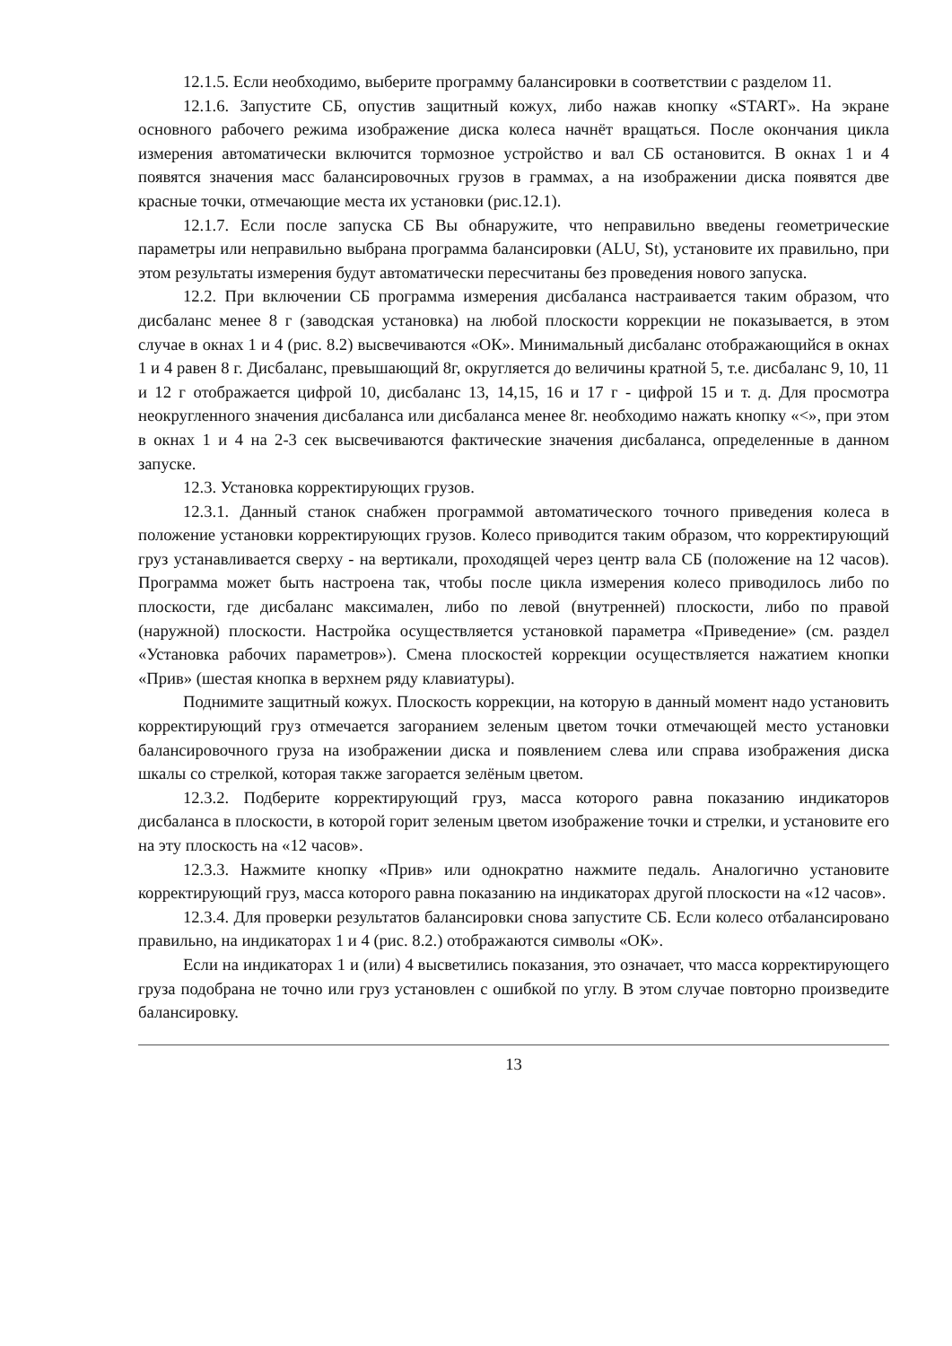12.1.5. Если необходимо, выберите программу балансировки в соответствии с разделом 11.
12.1.6. Запустите СБ, опустив защитный кожух, либо нажав кнопку «START». На экране основного рабочего режима изображение диска колеса начнёт вращаться. После окончания цикла измерения автоматически включится тормозное устройство и вал СБ остановится. В окнах 1 и 4 появятся значения масс балансировочных грузов в граммах, а на изображении диска появятся две красные точки, отмечающие места их установки (рис.12.1).
12.1.7. Если после запуска СБ Вы обнаружите, что неправильно введены геометрические параметры или неправильно выбрана программа балансировки (ALU, St), установите их правильно, при этом результаты измерения будут автоматически пересчитаны без проведения нового запуска.
12.2. При включении СБ программа измерения дисбаланса настраивается таким образом, что дисбаланс менее 8 г (заводская установка) на любой плоскости коррекции не показывается, в этом случае в окнах 1 и 4 (рис. 8.2) высвечиваются «ОК». Минимальный дисбаланс отображающийся в окнах 1 и 4 равен 8 г. Дисбаланс, превышающий 8г, округляется до величины кратной 5, т.е. дисбаланс 9, 10, 11 и 12 г отображается цифрой 10, дисбаланс 13, 14,15, 16 и 17 г - цифрой 15 и т. д. Для просмотра неокругленного значения дисбаланса или дисбаланса менее 8г. необходимо нажать кнопку «<», при этом в окнах 1 и 4 на 2-3 сек высвечиваются фактические значения дисбаланса, определенные в данном запуске.
12.3. Установка корректирующих грузов.
12.3.1. Данный станок снабжен программой автоматического точного приведения колеса в положение установки корректирующих грузов. Колесо приводится таким образом, что корректирующий груз устанавливается сверху - на вертикали, проходящей через центр вала СБ (положение на 12 часов). Программа может быть настроена так, чтобы после цикла измерения колесо приводилось либо по плоскости, где дисбаланс максимален, либо по левой (внутренней) плоскости, либо по правой (наружной) плоскости. Настройка осуществляется установкой параметра «Приведение» (см. раздел «Установка рабочих параметров»). Смена плоскостей коррекции осуществляется нажатием кнопки «Прив» (шестая кнопка в верхнем ряду клавиатуры).
Поднимите защитный кожух. Плоскость коррекции, на которую в данный момент надо установить корректирующий груз отмечается загоранием зеленым цветом точки отмечающей место установки балансировочного груза на изображении диска и появлением слева или справа изображения диска шкалы со стрелкой, которая также загорается зелёным цветом.
12.3.2. Подберите корректирующий груз, масса которого равна показанию индикаторов дисбаланса в плоскости, в которой горит зеленым цветом изображение точки и стрелки, и установите его на эту плоскость на «12 часов».
12.3.3. Нажмите кнопку «Прив» или однократно нажмите педаль. Аналогично установите корректирующий груз, масса которого равна показанию на индикаторах другой плоскости на «12 часов».
12.3.4. Для проверки результатов балансировки снова запустите СБ. Если колесо отбалансировано правильно, на индикаторах 1 и 4 (рис. 8.2.) отображаются символы «ОК».
Если на индикаторах 1 и (или) 4 высветились показания, это означает, что масса корректирующего груза подобрана не точно или груз установлен с ошибкой по углу. В этом случае повторно произведите балансировку.
13